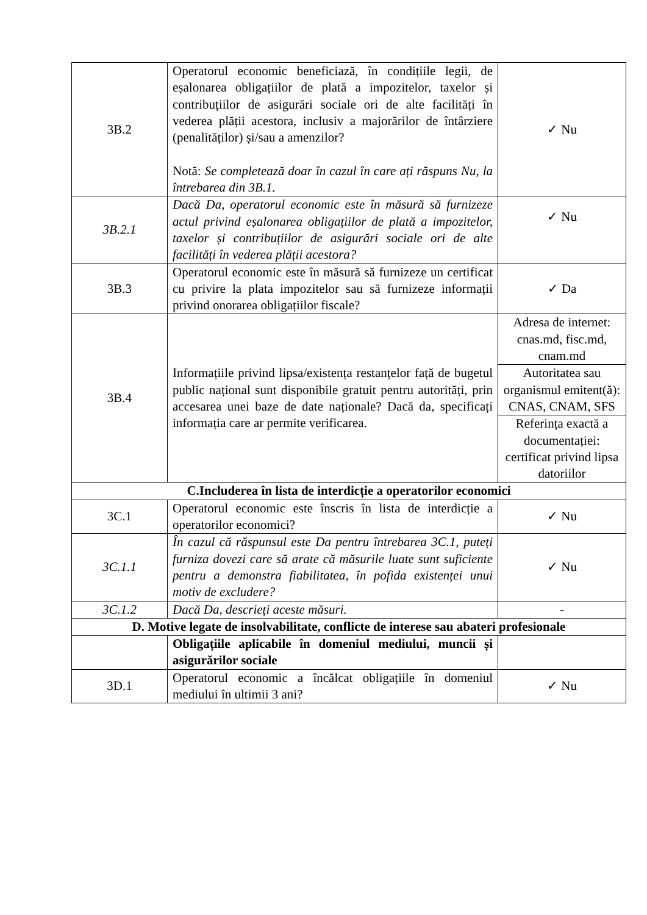| 3B.2 | Operatorul economic beneficiază, în condițiile legii, de eșalonarea obligațiilor de plată a impozitelor, taxelor și contribuțiilor de asigurări sociale ori de alte facilități în vederea plății acestora, inclusiv a majorărilor de întârziere (penalităților) și/sau a amenzilor? Notă: Se completează doar în cazul în care ați răspuns Nu, la întrebarea din 3B.1. | ✓ Nu |
| 3B.2.1 | Dacă Da, operatorul economic este în măsură să furnizeze actul privind eșalonarea obligațiilor de plată a impozitelor, taxelor și contribuțiilor de asigurări sociale ori de alte facilități în vederea plății acestora? | ✓ Nu |
| 3B.3 | Operatorul economic este în măsură să furnizeze un certificat cu privire la plata impozitelor sau să furnizeze informații privind onorarea obligațiilor fiscale? | ✓ Da |
| 3B.4 | Informațiile privind lipsa/existența restanțelor față de bugetul public național sunt disponibile gratuit pentru autorități, prin accesarea unei baze de date naționale? Dacă da, specificați informația care ar permite verificarea. | Adresa de internet: cnas.md, fisc.md, cnam.md |
| | | Autoritatea sau organismul emitent(ă): CNAS, CNAM, SFS |
| | | Referința exactă a documentației: certificat privind lipsa datoriilor |
| C.Includerea în lista de interdicție a operatorilor economici | | |
| 3C.1 | Operatorul economic este înscris în lista de interdicție a operatorilor economici? | ✓ Nu |
| 3C.1.1 | În cazul că răspunsul este Da pentru întrebarea 3C.1, puteți furniza dovezi care să arate că măsurile luate sunt suficiente pentru a demonstra fiabilitatea, în pofida existenței unui motiv de excludere? | ✓ Nu |
| 3C.1.2 | Dacă Da, descrieți aceste măsuri. | - |
| D. Motive legate de insolvabilitate, conflicte de interese sau abateri profesionale | | |
| | Obligațiile aplicabile în domeniul mediului, muncii și asigurărilor sociale | |
| 3D.1 | Operatorul economic a încălcat obligațiile în domeniul mediului în ultimii 3 ani? | ✓ Nu |